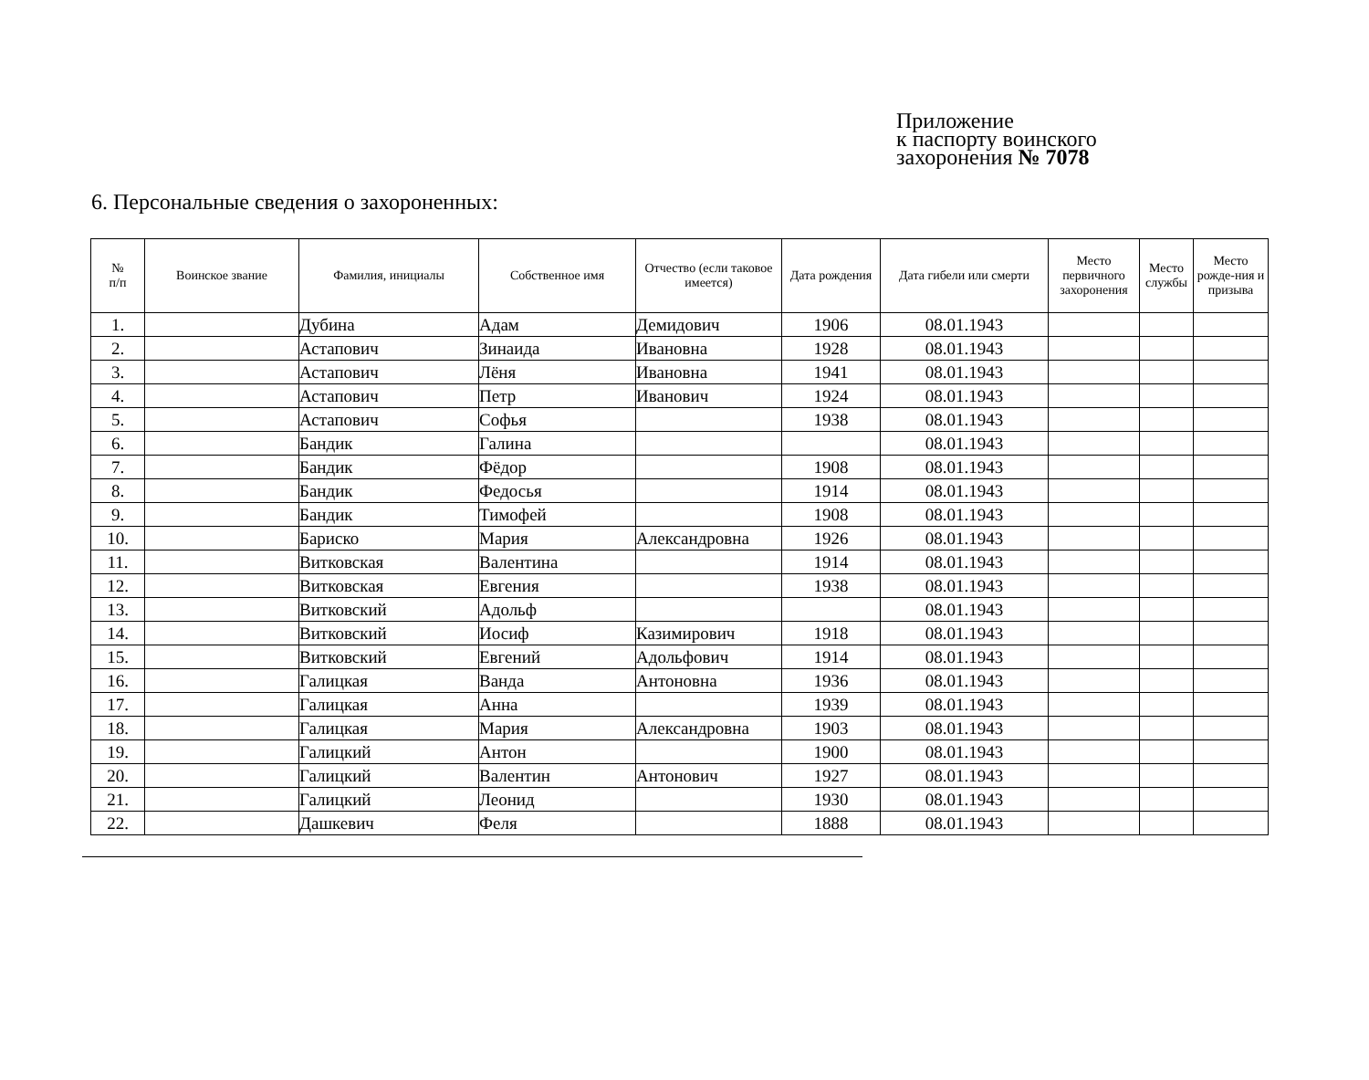Приложение
к паспорту воинского
захоронения № 7078
6. Персональные сведения о захороненных:
| № п/п | Воинское звание | Фамилия, инициалы | Собственное имя | Отчество (если таковое имеется) | Дата рождения | Дата гибели или смерти | Место первичного захоронения | Место службы | Место рожде-ния и призыва |
| --- | --- | --- | --- | --- | --- | --- | --- | --- | --- |
| 1. | | Дубина | Адам | Демидович | 1906 | 08.01.1943 | | | |
| 2. | | Астапович | Зинаида | Ивановна | 1928 | 08.01.1943 | | | |
| 3. | | Астапович | Лёня | Ивановна | 1941 | 08.01.1943 | | | |
| 4. | | Астапович | Петр | Иванович | 1924 | 08.01.1943 | | | |
| 5. | | Астапович | Софья | | 1938 | 08.01.1943 | | | |
| 6. | | Бандик | Галина | | | 08.01.1943 | | | |
| 7. | | Бандик | Фёдор | | 1908 | 08.01.1943 | | | |
| 8. | | Бандик | Федосья | | 1914 | 08.01.1943 | | | |
| 9. | | Бандик | Тимофей | | 1908 | 08.01.1943 | | | |
| 10. | | Бариско | Мария | Александровна | 1926 | 08.01.1943 | | | |
| 11. | | Витковская | Валентина | | 1914 | 08.01.1943 | | | |
| 12. | | Витковская | Евгения | | 1938 | 08.01.1943 | | | |
| 13. | | Витковский | Адольф | | | 08.01.1943 | | | |
| 14. | | Витковский | Иосиф | Казимирович | 1918 | 08.01.1943 | | | |
| 15. | | Витковский | Евгений | Адольфович | 1914 | 08.01.1943 | | | |
| 16. | | Галицкая | Ванда | Антоновна | 1936 | 08.01.1943 | | | |
| 17. | | Галицкая | Анна | | 1939 | 08.01.1943 | | | |
| 18. | | Галицкая | Мария | Александровна | 1903 | 08.01.1943 | | | |
| 19. | | Галицкий | Антон | | 1900 | 08.01.1943 | | | |
| 20. | | Галицкий | Валентин | Антонович | 1927 | 08.01.1943 | | | |
| 21. | | Галицкий | Леонид | | 1930 | 08.01.1943 | | | |
| 22. | | Дашкевич | Феля | | 1888 | 08.01.1943 | | | |